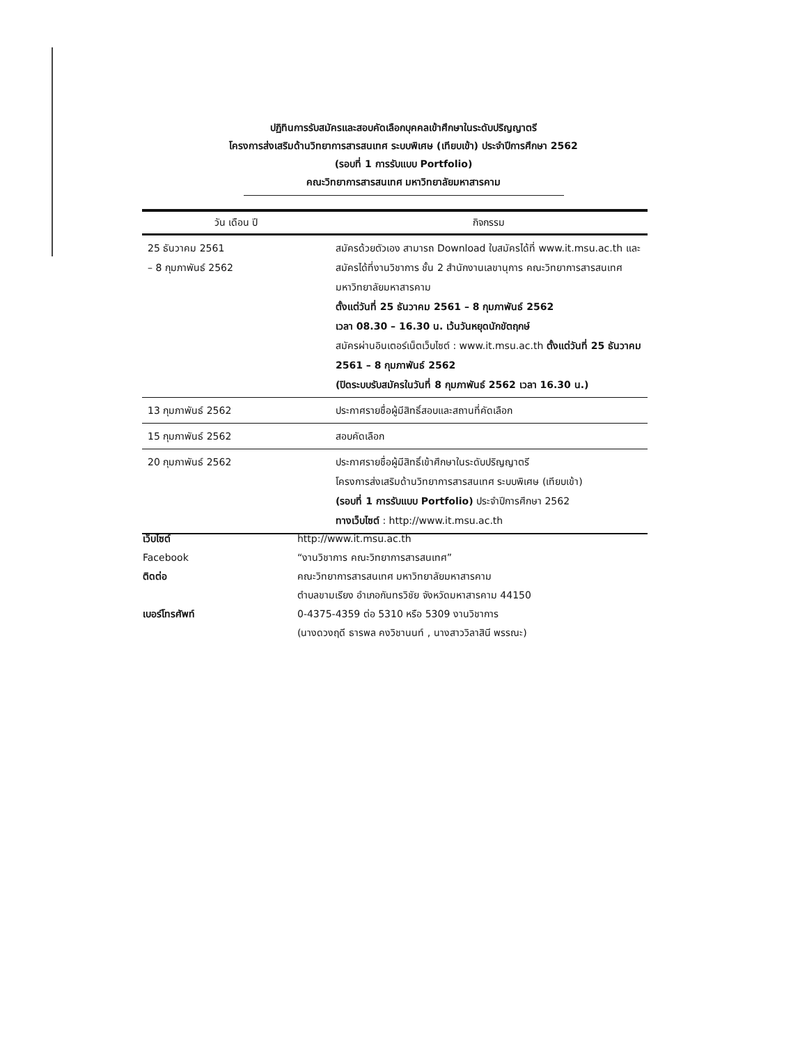ปฏิทินการรับสมัครและสอบคัดเลือกบุคคลเข้าศึกษาในระดับปริญญาตรี
โครงการส่งเสริมด้านวิทยาการสารสนเทศ ระบบพิเศษ (เทียบเข้า) ประจำปีการศึกษา 2562
(รอบที่ 1 การรับแบบ Portfolio)
คณะวิทยาการสารสนเทศ มหาวิทยาลัยมหาสารคาม
| วัน เดือน ปี | กิจกรรม |
| --- | --- |
| 25 ธันวาคม 2561 – 8 กุมภาพันธ์ 2562 | สมัครด้วยตัวเอง สามารถ Download ใบสมัครได้ที่ www.it.msu.ac.th และสมัครได้ที่งานวิชาการ ชั้น 2 สำนักงานเลขานุการ คณะวิทยาการสารสนเทศ มหาวิทยาลัยมหาสารคาม ตั้งแต่วันที่ 25 ธันวาคม 2561 – 8 กุมภาพันธ์ 2562 เวลา 08.30 – 16.30 น. เว้นวันหยุดนักขัตฤกษ์ สมัครผ่านอินเตอร์เน็ตเว็บไซต์ : www.it.msu.ac.th ตั้งแต่วันที่ 25 ธันวาคม 2561 – 8 กุมภาพันธ์ 2562 (ปิดระบบรับสมัครในวันที่ 8 กุมภาพันธ์ 2562 เวลา 16.30 น.) |
| 13 กุมภาพันธ์ 2562 | ประกาศรายชื่อผู้มีสิทธิ์สอบและสถานที่คัดเลือก |
| 15 กุมภาพันธ์ 2562 | สอบคัดเลือก |
| 20 กุมภาพันธ์ 2562 | ประกาศรายชื่อผู้มีสิทธิ์เข้าศึกษาในระดับปริญญาตรี โครงการส่งเสริมด้านวิทยาการสารสนเทศ ระบบพิเศษ (เทียบเข้า) (รอบที่ 1 การรับแบบ Portfolio) ประจำปีการศึกษา 2562 ทางเว็บไซต์ : http://www.it.msu.ac.th |
เว็บไซต์
http://www.it.msu.ac.th
Facebook
“งานวิชาการ คณะวิทยาการสารสนเทศ”
ติดต่อ
คณะวิทยาการสารสนเทศ มหาวิทยาลัยมหาสารคาม
ตำบลขามเรียง อำเภอกันทรวิชัย จังหวัดมหาสารคาม 44150
เบอร์โทรศัพท์
0-4375-4359 ต่อ 5310 หรือ 5309 งานวิชาการ
(นางดวงฤดี ธารพล คงวิชานนท์ , นางสาววิลาสินี พรรณะ)